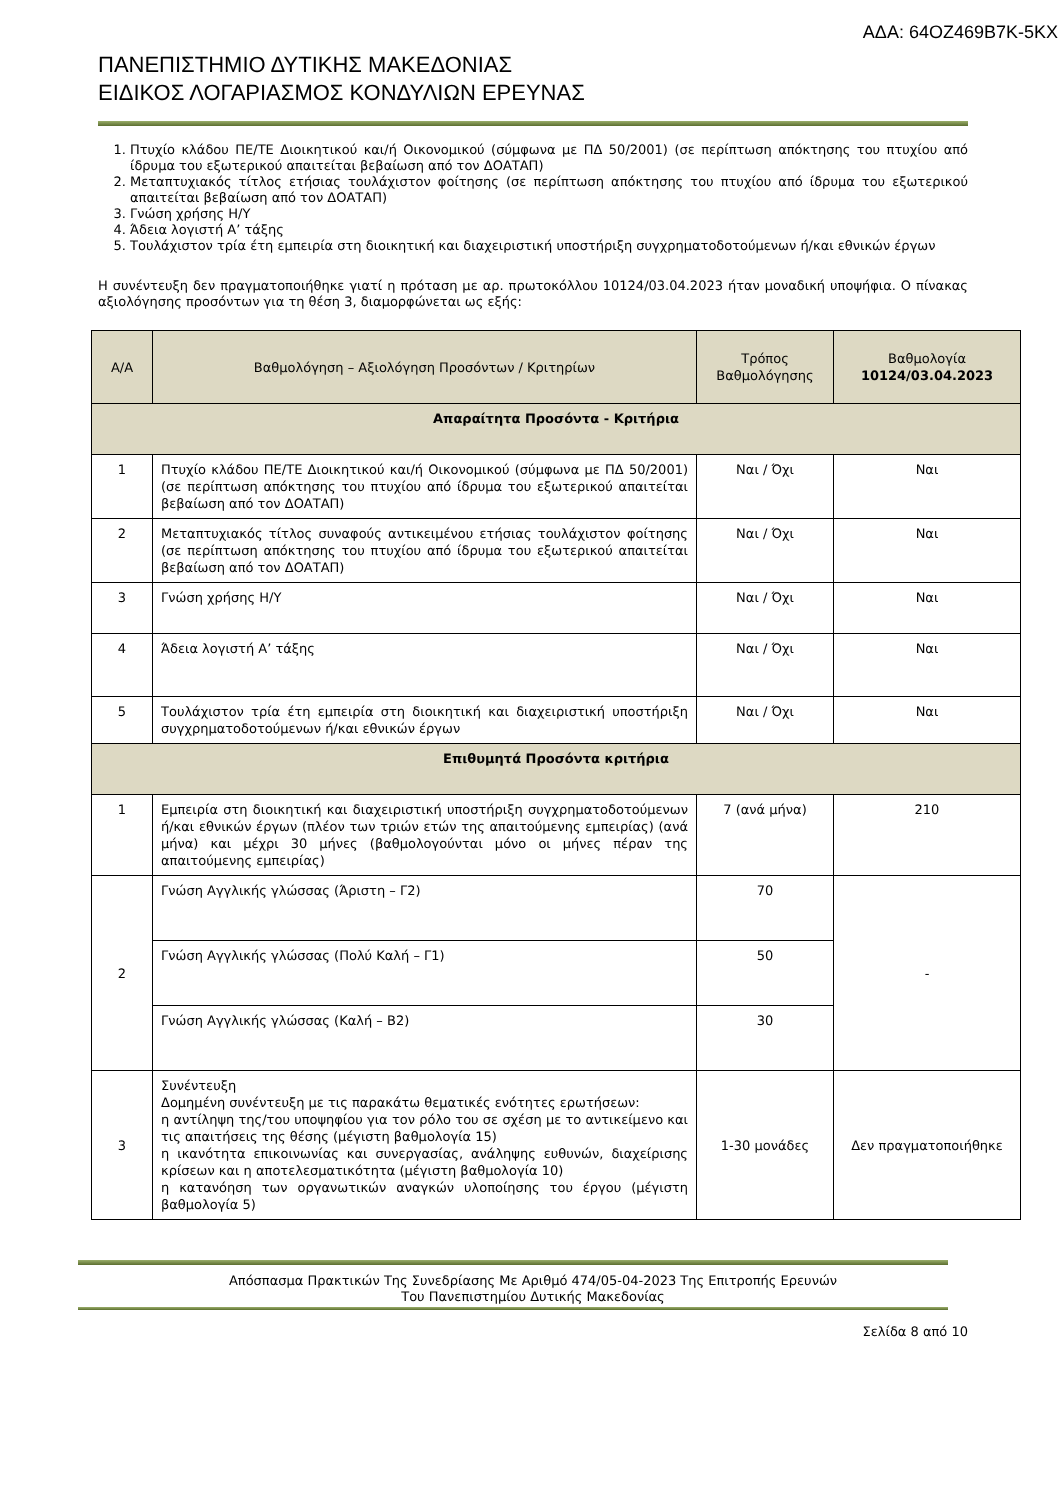ΑΔΑ: 64ΟΖ469Β7Κ-5ΚΧ
ΠΑΝΕΠΙΣΤΗΜΙΟ ΔΥΤΙΚΗΣ ΜΑΚΕΔΟΝΙΑΣ
ΕΙΔΙΚΟΣ ΛΟΓΑΡΙΑΣΜΟΣ ΚΟΝΔΥΛΙΩΝ ΕΡΕΥΝΑΣ
1. Πτυχίο κλάδου ΠΕ/ΤΕ Διοικητικού και/ή Οικονομικού (σύμφωνα με ΠΔ 50/2001) (σε περίπτωση απόκτησης του πτυχίου από ίδρυμα του εξωτερικού απαιτείται βεβαίωση από τον ΔΟΑΤΑΠ)
2. Μεταπτυχιακός τίτλος ετήσιας τουλάχιστον φοίτησης (σε περίπτωση απόκτησης του πτυχίου από ίδρυμα του εξωτερικού απαιτείται βεβαίωση από τον ΔΟΑΤΑΠ)
3. Γνώση χρήσης Η/Υ
4. Άδεια λογιστή Α’ τάξης
5. Τουλάχιστον τρία έτη εμπειρία στη διοικητική και διαχειριστική υποστήριξη συγχρηματοδοτούμενων ή/και εθνικών έργων
Η συνέντευξη δεν πραγματοποιήθηκε γιατί η πρόταση με αρ. πρωτοκόλλου 10124/03.04.2023 ήταν μοναδική υποψήφια. Ο πίνακας αξιολόγησης προσόντων για τη θέση 3, διαμορφώνεται ως εξής:
| Α/Α | Βαθμολόγηση – Αξιολόγηση Προσόντων / Κριτηρίων | Τρόπος Βαθμολόγησης | Βαθμολογία 10124/03.04.2023 |
| --- | --- | --- | --- |
| Απαραίτητα Προσόντα - Κριτήρια | | | |
| 1 | Πτυχίο κλάδου ΠΕ/ΤΕ Διοικητικού και/ή Οικονομικού (σύμφωνα με ΠΔ 50/2001) (σε περίπτωση απόκτησης του πτυχίου από ίδρυμα του εξωτερικού απαιτείται βεβαίωση από τον ΔΟΑΤΑΠ) | Ναι / Όχι | Ναι |
| 2 | Μεταπτυχιακός τίτλος συναφούς αντικειμένου ετήσιας τουλάχιστον φοίτησης (σε περίπτωση απόκτησης του πτυχίου από ίδρυμα του εξωτερικού απαιτείται βεβαίωση από τον ΔΟΑΤΑΠ) | Ναι / Όχι | Ναι |
| 3 | Γνώση χρήσης Η/Υ | Ναι / Όχι | Ναι |
| 4 | Άδεια λογιστή Α’ τάξης | Ναι / Όχι | Ναι |
| 5 | Τουλάχιστον τρία έτη εμπειρία στη διοικητική και διαχειριστική υποστήριξη συγχρηματοδοτούμενων ή/και εθνικών έργων | Ναι / Όχι | Ναι |
| Επιθυμητά Προσόντα κριτήρια | | | |
| 1 | Εμπειρία στη διοικητική και διαχειριστική υποστήριξη συγχρηματοδοτούμενων ή/και εθνικών έργων (πλέον των τριών ετών της απαιτούμενης εμπειρίας) (ανά μήνα) και μέχρι 30 μήνες (βαθμολογούνται μόνο οι μήνες πέραν της απαιτούμενης εμπειρίας) | 7 (ανά μήνα) | 210 |
| 2 | Γνώση Αγγλικής γλώσσας (Άριστη – Γ2) | 70 | - |
| | Γνώση Αγγλικής γλώσσας (Πολύ Καλή – Γ1) | 50 | |
| | Γνώση Αγγλικής γλώσσας (Καλή – Β2) | 30 | |
| 3 | Συνέντευξη Δομημένη συνέντευξη με τις παρακάτω θεματικές ενότητες ερωτήσεων: η αντίληψη της/του υποψηφίου για τον ρόλο του σε σχέση με το αντικείμενο και τις απαιτήσεις της θέσης (μέγιστη βαθμολογία 15) η ικανότητα επικοινωνίας και συνεργασίας, ανάληψης ευθυνών, διαχείρισης κρίσεων και η αποτελεσματικότητα (μέγιστη βαθμολογία 10) η κατανόηση των οργανωτικών αναγκών υλοποίησης του έργου (μέγιστη βαθμολογία 5) | 1-30 μονάδες | Δεν πραγματοποιήθηκε |
Απόσπασμα Πρακτικών Της Συνεδρίασης Με Αριθμό 474/05-04-2023 Της Επιτροπής Ερευνών
Του Πανεπιστημίου Δυτικής Μακεδονίας
Σελίδα 8 από 10